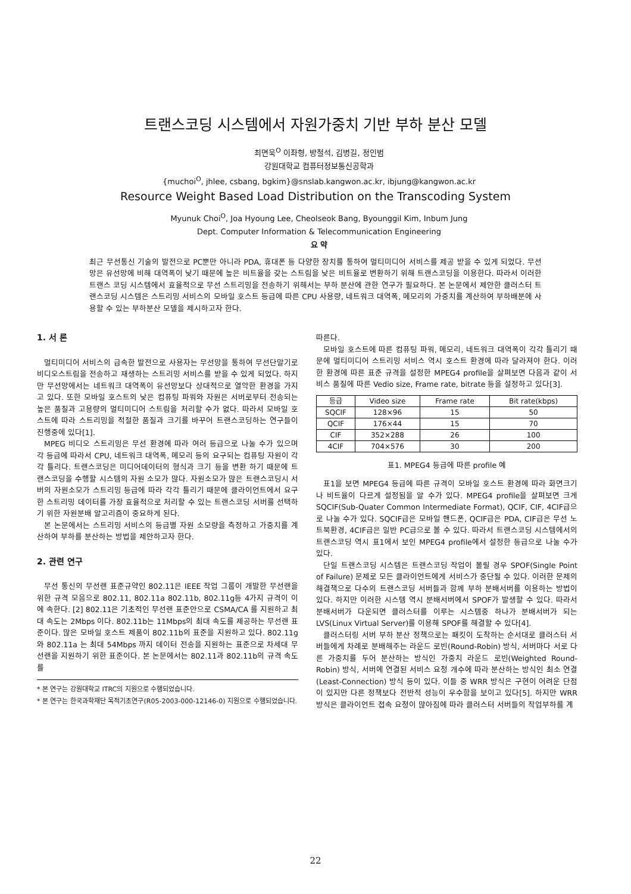트랜스코딩 시스템에서 자원가중치 기반 부하 분산 모델
최면욱<sup>O</sup> 이좌형, 방철석, 김병길, 정인범
강원대학교 컴퓨터정보통신공학과
{muchoi<sup>O</sup>, jhlee, csbang, bgkim}@snslab.kangwon.ac.kr, ibjung@kangwon.ac.kr
Resource Weight Based Load Distribution on the Transcoding System
Myunuk Choi<sup>O</sup>, Joa Hyoung Lee, Cheolseok Bang, Byounggil Kim, Inbum Jung
Dept. Computer Information & Telecommunication Engineering
요 약
최근 무선통신 기술의 발전으로 PC뿐만 아니라 PDA, 휴대폰 등 다양한 장치를 통하여 멀티미디어 서비스를 제공 받을 수 있게 되었다. 무선망은 유선망에 비해 대역폭이 낮기 때문에 높은 비트율을 갖는 스트림을 낮은 비트율로 변환하기 위해 트랜스코딩을 이용한다. 따라서 이러한 트랜스 코딩 시스템에서 효율적으로 무선 스트리밍을 전송하기 위해서는 부하 분산에 관한 연구가 필요하다. 본 논문에서 제안한 클러스터 트랜스코딩 시스템은 스트리밍 서비스의 모바일 호스트 등급에 따른 CPU 사용량, 네트워크 대역폭, 메모리의 가중치를 계산하여 부하배분에 사용할 수 있는 부하분산 모델을 제시하고자 한다.
1. 서 론
멀티미디어 서비스의 급속한 발전으로 사용자는 무선망을 통하여 무선단말기로 비디오스트림을 전송하고 재생하는 스트리밍 서비스를 받을 수 있게 되었다. 하지만 무선망에서는 네트워크 대역폭이 유선망보다 상대적으로 열악한 환경을 가지고 있다. 또한 모바일 호스트의 낮은 컴퓨팅 파워와 자원은 서버로부터 전송되는 높은 품질과 고용량의 멀티미디어 스트림을 처리할 수가 없다. 따라서 모바일 호스트에 따라 스트리밍을 적절한 품질과 크기를 바꾸어 트랜스코딩하는 연구들이 진행중에 있다[1].
MPEG 비디오 스트리밍은 무선 환경에 따라 여러 등급으로 나눌 수가 있으며 각 등급에 따라서 CPU, 네트워크 대역폭, 메모리 등의 요구되는 컴퓨팅 자원이 각각 틀리다. 트랜스코딩은 미디어데이터의 형식과 크기 등을 변환 하기 때문에 트랜스코딩을 수행할 시스템의 자원 소모가 많다. 자원소모가 많은 트랜스코딩시 서버의 자원소모가 스트리밍 등급에 따라 각각 틀리기 때문에 클라이언트에서 요구한 스트리밍 데이터를 가장 효율적으로 처리할 수 있는 트랜스코딩 서버를 선택하기 위한 자원분배 알고리즘이 중요하게 된다.
본 논문에서는 스트리밍 서비스의 등급별 자원 소모량을 측정하고 가중치를 계산하여 부하를 분산하는 방법을 제안하고자 한다.
2. 관련 연구
무선 통신의 무선랜 표준규약인 802.11은 IEEE 작업 그룹이 개발한 무선랜을 위한 규격 모음으로 802.11, 802.11a 802.11b, 802.11g등 4가지 규격이 이에 속한다. [2] 802.11은 기초적인 무선랜 표준안으로 CSMA/CA 를 지원하고 최대 속도는 2Mbps 이다. 802.11b는 11Mbps의 최대 속도를 제공하는 무선랜 표준이다. 많은 모바일 호스트 제품이 802.11b의 표준을 지원하고 있다. 802.11g 와 802.11a 는 최대 54Mbps 까지 데이터 전송을 지원하는 표준으로 차세대 무선랜을 지원하기 위한 표준이다. 본 논문에서는 802.11과 802.11b의 규격 속도를
* 본 연구는 강원대학교 ITRC의 지원으로 수행되었습니다.
* 본 연구는 한국과학재단 목적기초연구(R05-2003-000-12146-0) 지원으로 수행되었습니다.
따른다.
모바일 호스트에 따른 컴퓨팅 파워, 메모리, 네트워크 대역폭이 각각 틀리기 때문에 멀티미디어 스트리밍 서비스 역시 호스트 환경에 따라 달라져야 한다. 이러한 환경에 따른 표준 규격을 설정한 MPEG4 profile을 살펴보면 다음과 같이 서비스 품질에 따른 Vedio size, Frame rate, bitrate 등을 설정하고 있다[3].
| 등급 | Video size | Frame rate | Bit rate(kbps) |
| --- | --- | --- | --- |
| SQCIF | 128×96 | 15 | 50 |
| QCIF | 176×44 | 15 | 70 |
| CIF | 352×288 | 26 | 100 |
| 4CIF | 704×576 | 30 | 200 |
표1. MPEG4 등급에 따른 profile 예
표1을 보면 MPEG4 등급에 따른 규격이 모바일 호스트 환경에 따라 화면크기나 비트율이 다르게 설정됨을 알 수가 있다. MPEG4 profile을 살펴보면 크게 SQCIF(Sub-Quater Common Intermediate Format), QCIF, CIF, 4CIF급으로 나눌 수가 있다. SQCIF급은 모바일 핸드폰, QCIF급은 PDA, CIF급은 무선 노트북환경, 4CIF급은 일반 PC급으로 볼 수 있다. 따라서 트랜스코딩 시스템에서의 트랜스코딩 역시 표1에서 보인 MPEG4 profile에서 설정한 등급으로 나눌 수가 있다.
단일 트랜스코딩 시스템은 트랜스코딩 작업이 몰릴 경우 SPOF(Single Point of Failure) 문제로 모든 클라이언트에게 서비스가 중단될 수 있다. 이러한 문제의 해결책으로 다수의 트랜스코딩 서버들과 함께 부하 분배서버를 이용하는 방법이 있다. 하지만 이러한 시스템 역시 분배서버에서 SPOF가 발생할 수 있다. 따라서 분배서버가 다운되면 클러스터를 이루는 시스템중 하나가 분배서버가 되는 LVS(Linux Virtual Server)를 이용해 SPOF를 해결할 수 있다[4].
클러스터링 서버 부하 분산 정책으로는 패킷이 도착하는 순서대로 클러스터 서버들에게 차례로 분배해주는 라운드 로빈(Round-Robin) 방식, 서버마다 서로 다른 가중치를 두어 분산하는 방식인 가중치 라운드 로빈(Weighted Round-Robin) 방식, 서버에 연결된 서비스 요청 개수에 따라 분산하는 방식인 최소 연결(Least-Connection) 방식 등이 있다. 이들 중 WRR 방식은 구현이 어려운 단점이 있지만 다른 정책보다 전반적 성능이 우수함을 보이고 있다[5]. 하지만 WRR방식은 클라이언트 접속 요청이 많아짐에 따라 클러스터 서버들의 작업부하를 계
22